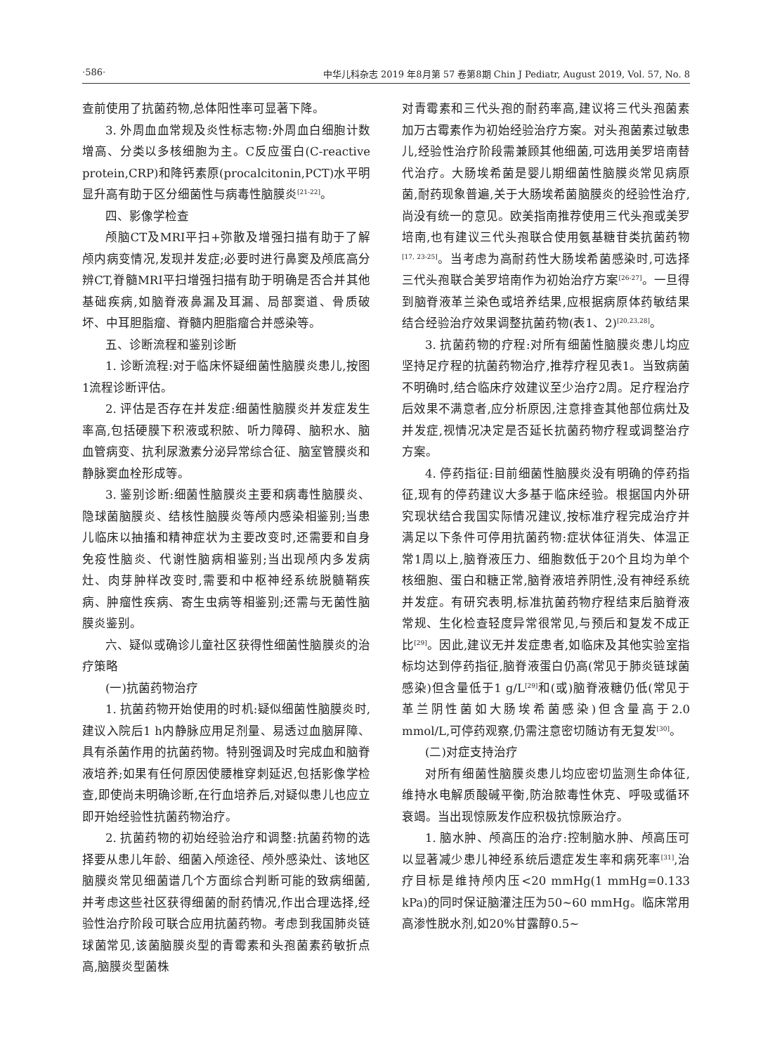·586· 中华儿科杂志 2019 年8月第 57 卷第8期 Chin J Pediatr, August 2019, Vol. 57, No. 8
查前使用了抗菌药物,总体阳性率可显著下降。
3. 外周血血常规及炎性标志物:外周血白细胞计数增高、分类以多核细胞为主。C反应蛋白(C-reactive protein,CRP)和降钙素原(procalcitonin,PCT)水平明显升高有助于区分细菌性与病毒性脑膜炎<sup>[21-22]</sup>。
四、影像学检查
颅脑CT及MRI平扫+弥散及增强扫描有助于了解颅内病变情况,发现并发症;必要时进行鼻窦及颅底高分辨CT,脊髓MRI平扫增强扫描有助于明确是否合并其他基础疾病,如脑脊液鼻漏及耳漏、局部窦道、骨质破坏、中耳胆脂瘤、脊髓内胆脂瘤合并感染等。
五、诊断流程和鉴别诊断
1. 诊断流程:对于临床怀疑细菌性脑膜炎患儿,按图1流程诊断评估。
2. 评估是否存在并发症:细菌性脑膜炎并发症发生率高,包括硬膜下积液或积脓、听力障碍、脑积水、脑血管病变、抗利尿激素分泌异常综合征、脑室管膜炎和静脉窦血栓形成等。
3. 鉴别诊断:细菌性脑膜炎主要和病毒性脑膜炎、隐球菌脑膜炎、结核性脑膜炎等颅内感染相鉴别;当患儿临床以抽搐和精神症状为主要改变时,还需要和自身免疫性脑炎、代谢性脑病相鉴别;当出现颅内多发病灶、肉芽肿样改变时,需要和中枢神经系统脱髓鞘疾病、肿瘤性疾病、寄生虫病等相鉴别;还需与无菌性脑膜炎鉴别。
六、疑似或确诊儿童社区获得性细菌性脑膜炎的治疗策略
(一)抗菌药物治疗
1. 抗菌药物开始使用的时机:疑似细菌性脑膜炎时,建议入院后1 h内静脉应用足剂量、易透过血脑屏障、具有杀菌作用的抗菌药物。特别强调及时完成血和脑脊液培养;如果有任何原因使腰椎穿刺延迟,包括影像学检查,即使尚未明确诊断,在行血培养后,对疑似患儿也应立即开始经验性抗菌药物治疗。
2. 抗菌药物的初始经验治疗和调整:抗菌药物的选择要从患儿年龄、细菌入颅途径、颅外感染灶、该地区脑膜炎常见细菌谱几个方面综合判断可能的致病细菌,并考虑这些社区获得细菌的耐药情况,作出合理选择,经验性治疗阶段可联合应用抗菌药物。考虑到我国肺炎链球菌常见,该菌脑膜炎型的青霉素和头孢菌素药敏折点高,脑膜炎型菌株
对青霉素和三代头孢的耐药率高,建议将三代头孢菌素加万古霉素作为初始经验治疗方案。对头孢菌素过敏患儿,经验性治疗阶段需兼顾其他细菌,可选用美罗培南替代治疗。大肠埃希菌是婴儿期细菌性脑膜炎常见病原菌,耐药现象普遍,关于大肠埃希菌脑膜炎的经验性治疗,尚没有统一的意见。欧美指南推荐使用三代头孢或美罗培南,也有建议三代头孢联合使用氨基糖苷类抗菌药物<sup>[17, 23-25]</sup>。当考虑为高耐药性大肠埃希菌感染时,可选择三代头孢联合美罗培南作为初始治疗方案<sup>[26-27]</sup>。一旦得到脑脊液革兰染色或培养结果,应根据病原体药敏结果结合经验治疗效果调整抗菌药物(表1、2)<sup>[20,23,28]</sup>。
3. 抗菌药物的疗程:对所有细菌性脑膜炎患儿均应坚持足疗程的抗菌药物治疗,推荐疗程见表1。当致病菌不明确时,结合临床疗效建议至少治疗2周。足疗程治疗后效果不满意者,应分析原因,注意排查其他部位病灶及并发症,视情况决定是否延长抗菌药物疗程或调整治疗方案。
4. 停药指征:目前细菌性脑膜炎没有明确的停药指征,现有的停药建议大多基于临床经验。根据国内外研究现状结合我国实际情况建议,按标准疗程完成治疗并满足以下条件可停用抗菌药物:症状体征消失、体温正常1周以上,脑脊液压力、细胞数低于20个且均为单个核细胞、蛋白和糖正常,脑脊液培养阴性,没有神经系统并发症。有研究表明,标准抗菌药物疗程结束后脑脊液常规、生化检查轻度异常很常见,与预后和复发不成正比<sup>[29]</sup>。因此,建议无并发症患者,如临床及其他实验室指标均达到停药指征,脑脊液蛋白仍高(常见于肺炎链球菌感染)但含量低于1 g/L<sup>[29]</sup>和(或)脑脊液糖仍低(常见于革兰阴性菌如大肠埃希菌感染)但含量高于2.0 mmol/L,可停药观察,仍需注意密切随访有无复发<sup>[30]</sup>。
(二)对症支持治疗
对所有细菌性脑膜炎患儿均应密切监测生命体征,维持水电解质酸碱平衡,防治脓毒性休克、呼吸或循环衰竭。当出现惊厥发作应积极抗惊厥治疗。
1. 脑水肿、颅高压的治疗:控制脑水肿、颅高压可以显著减少患儿神经系统后遗症发生率和病死率<sup>[31]</sup>,治疗目标是维持颅内压<20 mmHg(1 mmHg=0.133 kPa)的同时保证脑灌注压为50~60 mmHg。临床常用高渗性脱水剂,如20%甘露醇0.5~